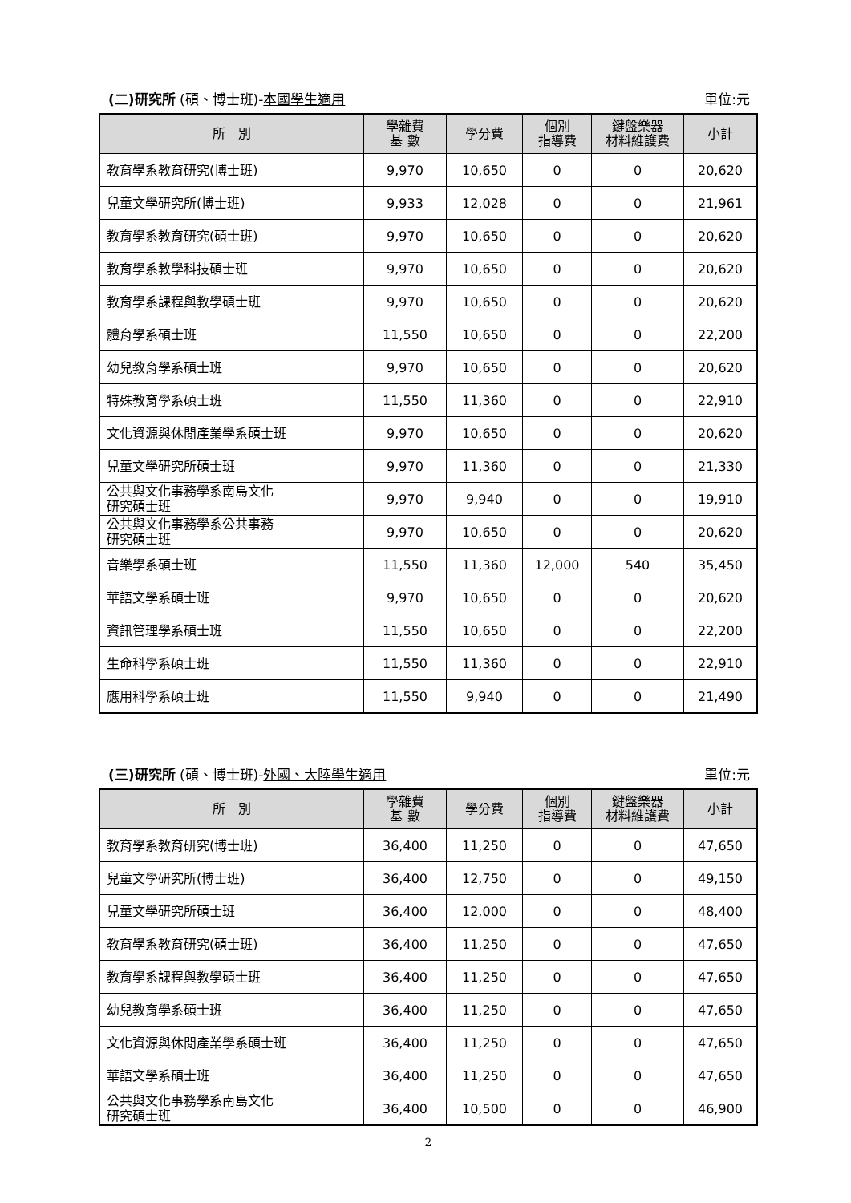(二)研究所 (碩、博士班)-本國學生適用 單位:元
| 所 別 | 學雜費 基 數 | 學分費 | 個別 指導費 | 鍵盤樂器 材料維護費 | 小計 |
| --- | --- | --- | --- | --- | --- |
| 教育學系教育研究(博士班) | 9,970 | 10,650 | 0 | 0 | 20,620 |
| 兒童文學研究所(博士班) | 9,933 | 12,028 | 0 | 0 | 21,961 |
| 教育學系教育研究(碩士班) | 9,970 | 10,650 | 0 | 0 | 20,620 |
| 教育學系教學科技碩士班 | 9,970 | 10,650 | 0 | 0 | 20,620 |
| 教育學系課程與教學碩士班 | 9,970 | 10,650 | 0 | 0 | 20,620 |
| 體育學系碩士班 | 11,550 | 10,650 | 0 | 0 | 22,200 |
| 幼兒教育學系碩士班 | 9,970 | 10,650 | 0 | 0 | 20,620 |
| 特殊教育學系碩士班 | 11,550 | 11,360 | 0 | 0 | 22,910 |
| 文化資源與休閒產業學系碩士班 | 9,970 | 10,650 | 0 | 0 | 20,620 |
| 兒童文學研究所碩士班 | 9,970 | 11,360 | 0 | 0 | 21,330 |
| 公共與文化事務學系南島文化 研究碩士班 | 9,970 | 9,940 | 0 | 0 | 19,910 |
| 公共與文化事務學系公共事務 研究碩士班 | 9,970 | 10,650 | 0 | 0 | 20,620 |
| 音樂學系碩士班 | 11,550 | 11,360 | 12,000 | 540 | 35,450 |
| 華語文學系碩士班 | 9,970 | 10,650 | 0 | 0 | 20,620 |
| 資訊管理學系碩士班 | 11,550 | 10,650 | 0 | 0 | 22,200 |
| 生命科學系碩士班 | 11,550 | 11,360 | 0 | 0 | 22,910 |
| 應用科學系碩士班 | 11,550 | 9,940 | 0 | 0 | 21,490 |
(三)研究所 (碩、博士班)-外國、大陸學生適用 單位:元
| 所 別 | 學雜費 基 數 | 學分費 | 個別 指導費 | 鍵盤樂器 材料維護費 | 小計 |
| --- | --- | --- | --- | --- | --- |
| 教育學系教育研究(博士班) | 36,400 | 11,250 | 0 | 0 | 47,650 |
| 兒童文學研究所(博士班) | 36,400 | 12,750 | 0 | 0 | 49,150 |
| 兒童文學研究所碩士班 | 36,400 | 12,000 | 0 | 0 | 48,400 |
| 教育學系教育研究(碩士班) | 36,400 | 11,250 | 0 | 0 | 47,650 |
| 教育學系課程與教學碩士班 | 36,400 | 11,250 | 0 | 0 | 47,650 |
| 幼兒教育學系碩士班 | 36,400 | 11,250 | 0 | 0 | 47,650 |
| 文化資源與休閒產業學系碩士班 | 36,400 | 11,250 | 0 | 0 | 47,650 |
| 華語文學系碩士班 | 36,400 | 11,250 | 0 | 0 | 47,650 |
| 公共與文化事務學系南島文化 研究碩士班 | 36,400 | 10,500 | 0 | 0 | 46,900 |
2